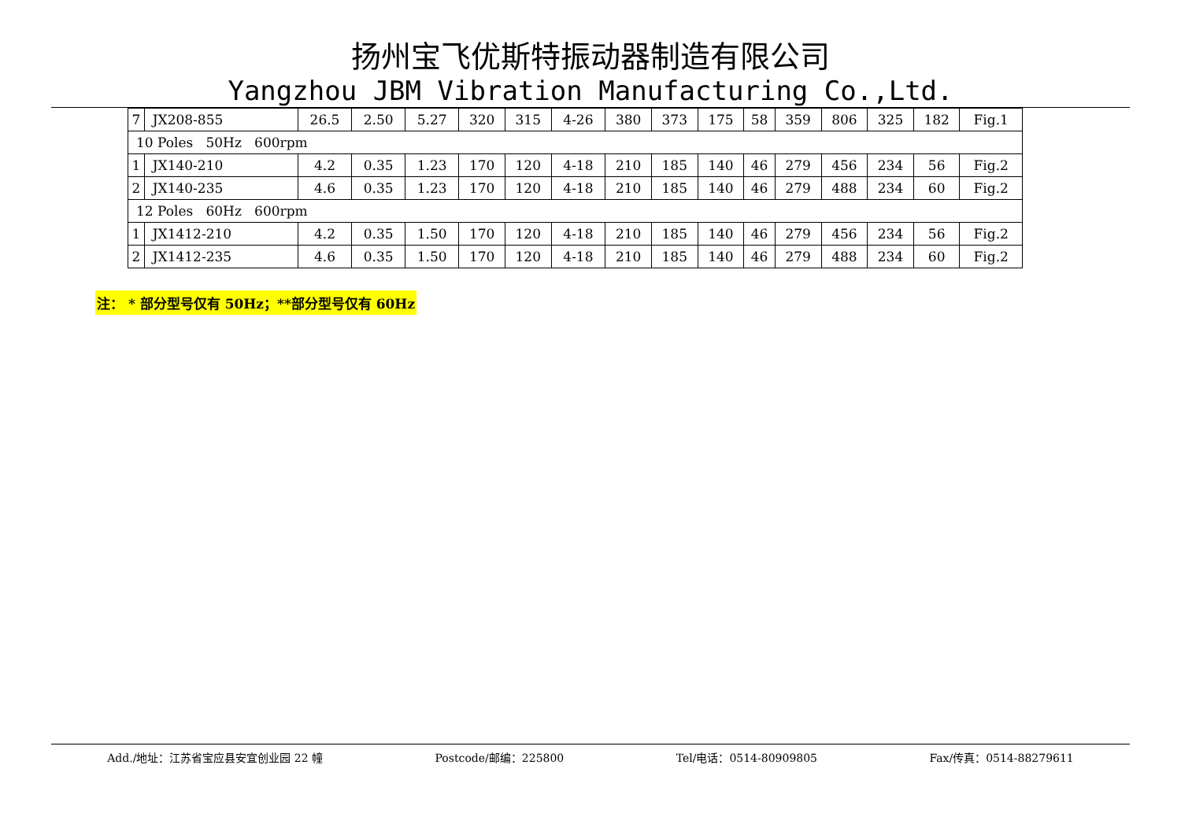扬州宝飞优斯特振动器制造有限公司
Yangzhou JBM Vibration Manufacturing Co.,Ltd.
| 7 | JX208-855 | 26.5 | 2.50 | 5.27 | 320 | 315 | 4-26 | 380 | 373 | 175 | 58 | 359 | 806 | 325 | 182 | Fig.1 |
| 10 Poles 50Hz 600rpm | | | | | | | | | | | | | | | | |
| 1 | JX140-210 | 4.2 | 0.35 | 1.23 | 170 | 120 | 4-18 | 210 | 185 | 140 | 46 | 279 | 456 | 234 | 56 | Fig.2 |
| 2 | JX140-235 | 4.6 | 0.35 | 1.23 | 170 | 120 | 4-18 | 210 | 185 | 140 | 46 | 279 | 488 | 234 | 60 | Fig.2 |
| 12 Poles 60Hz 600rpm | | | | | | | | | | | | | | | | |
| 1 | JX1412-210 | 4.2 | 0.35 | 1.50 | 170 | 120 | 4-18 | 210 | 185 | 140 | 46 | 279 | 456 | 234 | 56 | Fig.2 |
| 2 | JX1412-235 | 4.6 | 0.35 | 1.50 | 170 | 120 | 4-18 | 210 | 185 | 140 | 46 | 279 | 488 | 234 | 60 | Fig.2 |
注： * 部分型号仅有 50Hz；**部分型号仅有 60Hz
Add./地址：江苏省宝应县安宜创业园 22 幢 Postcode/邮编：225800 Tel/电话：0514-80909805 Fax/传真：0514-88279611